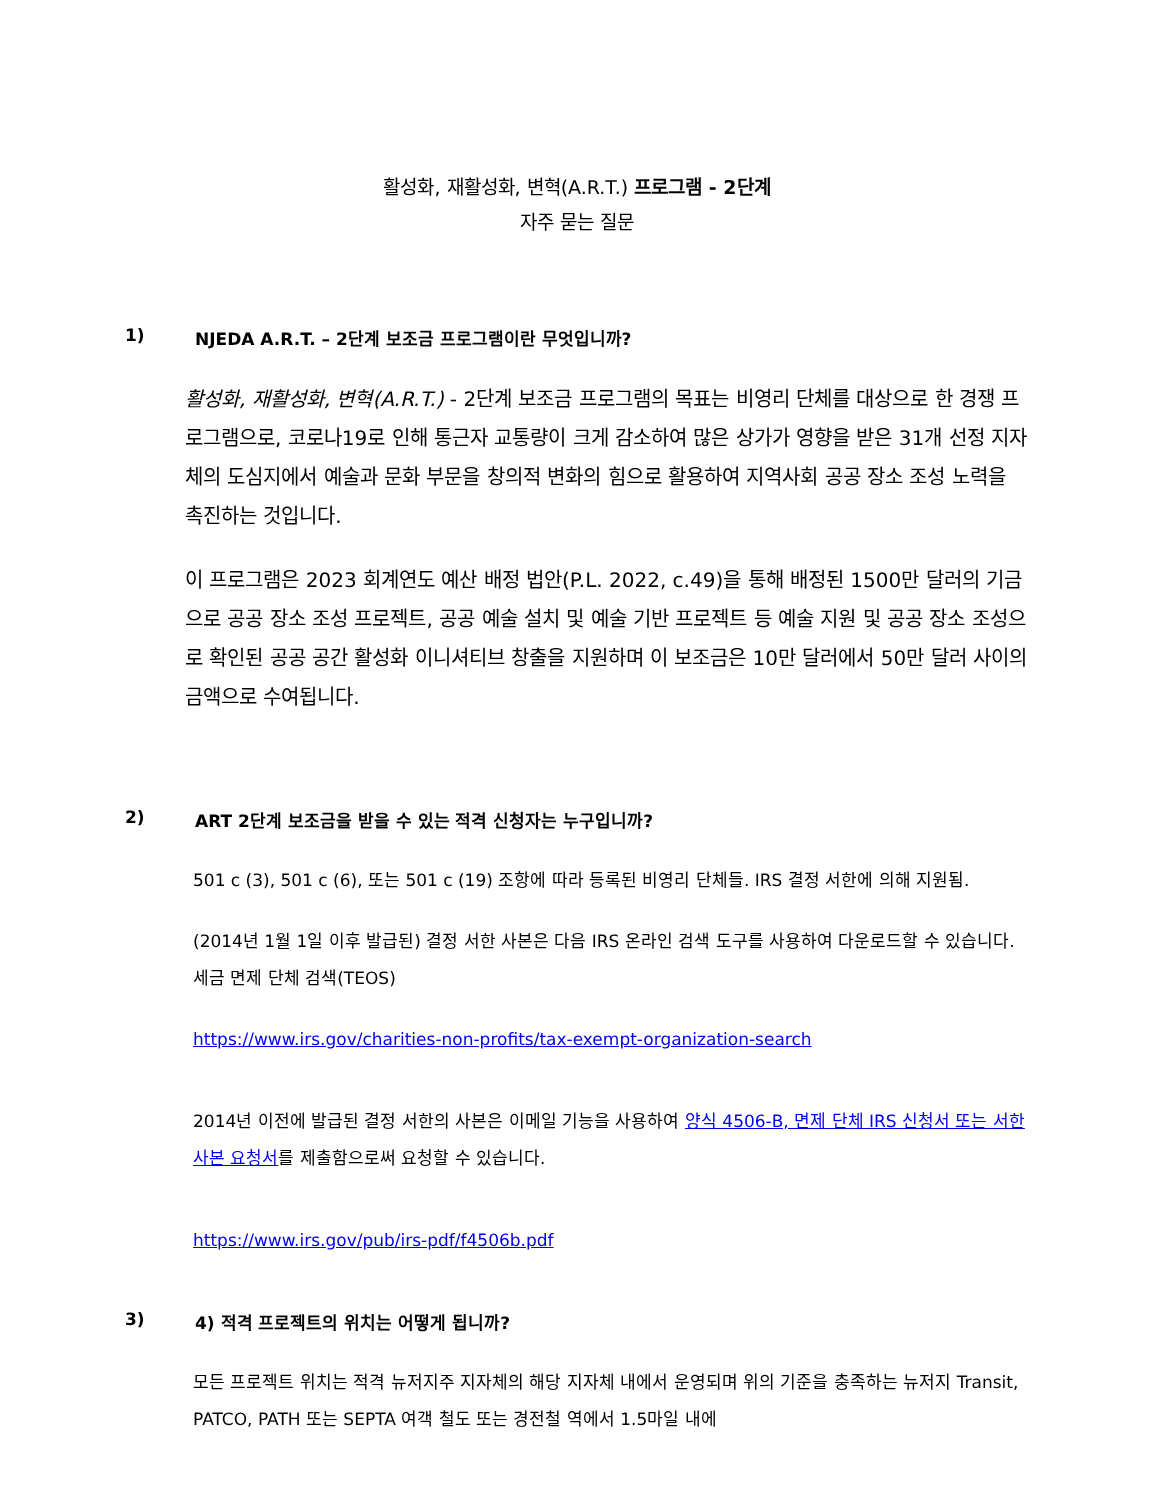활성화, 재활성화, 변혁(A.R.T.) 프로그램 - 2단계
자주 묻는 질문
1) NJEDA A.R.T. – 2단계 보조금 프로그램이란 무엇입니까?
활성화, 재활성화, 변혁(A.R.T.) - 2단계 보조금 프로그램의 목표는 비영리 단체를 대상으로 한 경쟁 프로그램으로, 코로나19로 인해 통근자 교통량이 크게 감소하여 많은 상가가 영향을 받은 31개 선정 지자체의 도심지에서 예술과 문화 부문을 창의적 변화의 힘으로 활용하여 지역사회 공공 장소 조성 노력을 촉진하는 것입니다.
이 프로그램은 2023 회계연도 예산 배정 법안(P.L. 2022, c.49)을 통해 배정된 1500만 달러의 기금으로 공공 장소 조성 프로젝트, 공공 예술 설치 및 예술 기반 프로젝트 등 예술 지원 및 공공 장소 조성으로 확인된 공공 공간 활성화 이니셔티브 창출을 지원하며 이 보조금은 10만 달러에서 50만 달러 사이의 금액으로 수여됩니다.
2) ART 2단계 보조금을 받을 수 있는 적격 신청자는 누구입니까?
501 c (3), 501 c (6), 또는 501 c (19) 조항에 따라 등록된 비영리 단체들. IRS 결정 서한에 의해 지원됨.
(2014년 1월 1일 이후 발급된) 결정 서한 사본은 다음 IRS 온라인 검색 도구를 사용하여 다운로드할 수 있습니다. 세금 면제 단체 검색(TEOS)
https://www.irs.gov/charities-non-profits/tax-exempt-organization-search
2014년 이전에 발급된 결정 서한의 사본은 이메일 기능을 사용하여 양식 4506-B, 면제 단체 IRS 신청서 또는 서한 사본 요청서를 제출함으로써 요청할 수 있습니다.
https://www.irs.gov/pub/irs-pdf/f4506b.pdf
3) 4) 적격 프로젝트의 위치는 어떻게 됩니까?
모든 프로젝트 위치는 적격 뉴저지주 지자체의 해당 지자체 내에서 운영되며 위의 기준을 충족하는 뉴저지 Transit, PATCO, PATH 또는 SEPTA 여객 철도 또는 경전철 역에서 1.5마일 내에